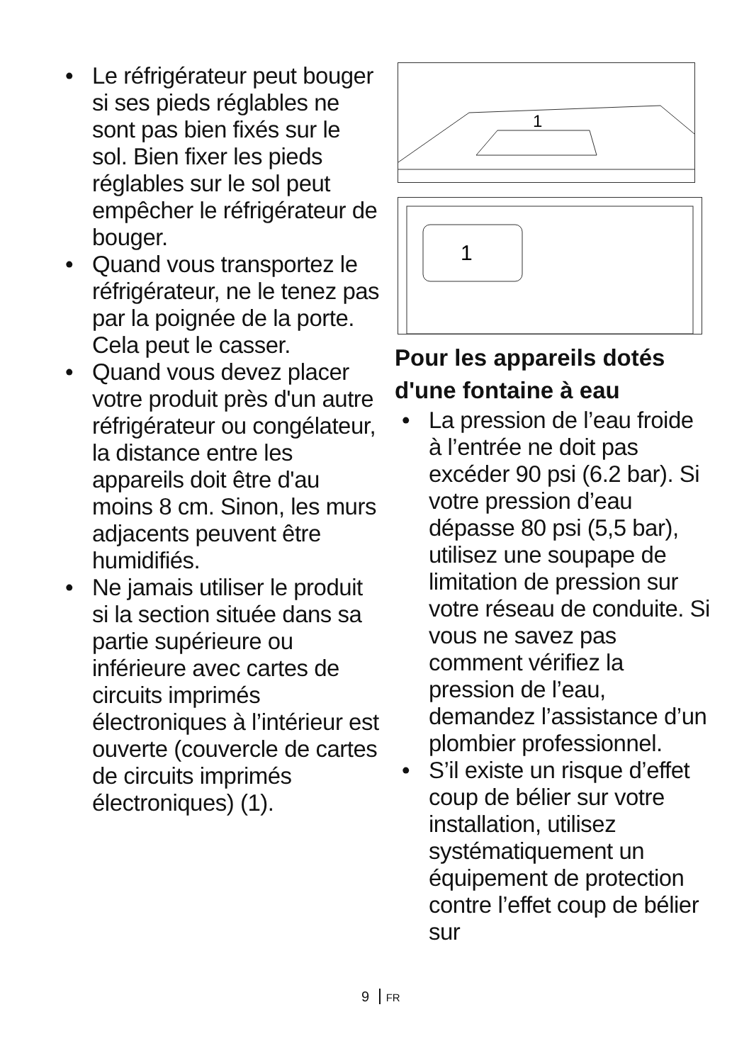• Le réfrigérateur peut bouger si ses pieds réglables ne sont pas bien fixés sur le sol. Bien fixer les pieds réglables sur le sol peut empêcher le réfrigérateur de bouger.
• Quand vous transportez le réfrigérateur, ne le tenez pas par la poignée de la porte. Cela peut le casser.
• Quand vous devez placer votre produit près d'un autre réfrigérateur ou congélateur, la distance entre les appareils doit être d'au moins 8 cm. Sinon, les murs adjacents peuvent être humidifiés.
• Ne jamais utiliser le produit si la section située dans sa partie supérieure ou inférieure avec cartes de circuits imprimés électroniques à l’intérieur est ouverte (couvercle de cartes de circuits imprimés électroniques) (1).
1
1
Pour les appareils dotés d'une fontaine à eau
• La pression de l’eau froide à l’entrée ne doit pas excéder 90 psi (6.2 bar). Si votre pression d’eau dépasse 80 psi (5,5 bar), utilisez une soupape de limitation de pression sur votre réseau de conduite. Si vous ne savez pas comment vérifiez la pression de l’eau, demandez l’assistance d’un plombier professionnel.
• S’il existe un risque d’effet coup de bélier sur votre installation, utilisez systématiquement un équipement de protection contre l’effet coup de bélier sur
9 FR